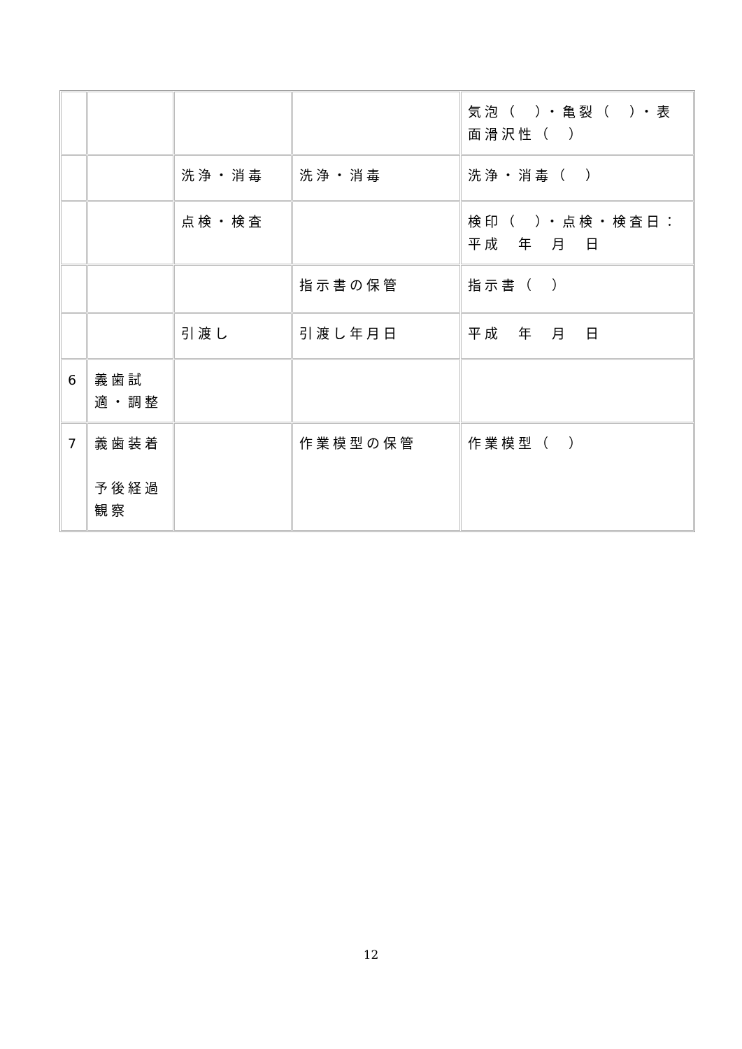| | | | | 気泡（ ）・亀裂（ ）・表面滑沢性（ ） |
| | | 洗浄・消毒 | 洗浄・消毒 | 洗浄・消毒（ ） |
| | | 点検・検査 | | 検印（ ）・点検・検査日：平成 年 月 日 |
| | | | 指示書の保管 | 指示書（ ） |
| | | 引渡し | 引渡し年月日 | 平成 年 月 日 |
| 6 | 義歯試適・調整 | | | |
| 7 | 義歯装着 予後経過観察 | | 作業模型の保管 | 作業模型（ ） |
12